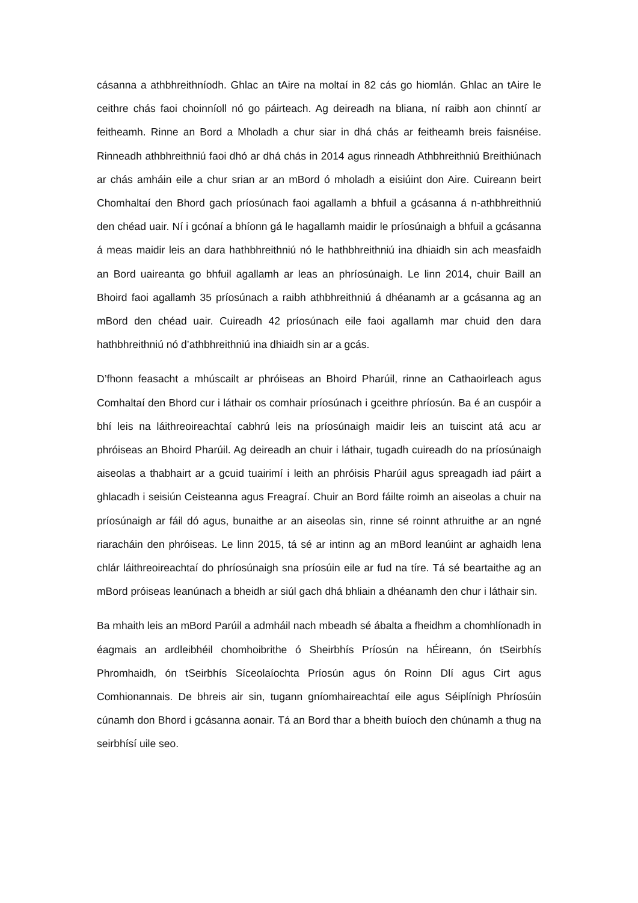cásanna a athbhreithníodh. Ghlac an tAire na moltaí in 82 cás go hiomlán. Ghlac an tAire le ceithre chás faoi choinníoll nó go páirteach. Ag deireadh na bliana, ní raibh aon chinntí ar feitheamh. Rinne an Bord a Mholadh a chur siar in dhá chás ar feitheamh breis faisnéise. Rinneadh athbhreithniú faoi dhó ar dhá chás in 2014 agus rinneadh Athbhreithniú Breithiúnach ar chás amháin eile a chur srian ar an mBord ó mholadh a eisiúint don Aire. Cuireann beirt Chomhaltaí den Bhord gach príosúnach faoi agallamh a bhfuil a gcásanna á n-athbhreithniú den chéad uair. Ní i gcónaí a bhíonn gá le hagallamh maidir le príosúnaigh a bhfuil a gcásanna á meas maidir leis an dara hathbhreithniú nó le hathbhreithniú ina dhiaidh sin ach measfaidh an Bord uaireanta go bhfuil agallamh ar leas an phríosúnaigh. Le linn 2014, chuir Baill an Bhoird faoi agallamh 35 príosúnach a raibh athbhreithniú á dhéanamh ar a gcásanna ag an mBord den chéad uair. Cuireadh 42 príosúnach eile faoi agallamh mar chuid den dara hathbhreithniú nó d’athbhreithniú ina dhiaidh sin ar a gcás.
D’fhonn feasacht a mhúscailt ar phróiseas an Bhoird Pharúil, rinne an Cathaoirleach agus Comhaltaí den Bhord cur i láthair os comhair príosúnach i gceithre phríosún. Ba é an cuspóir a bhí leis na láithreoireachtaí cabhrú leis na príosúnaigh maidir leis an tuiscint atá acu ar phróiseas an Bhoird Pharúil. Ag deireadh an chuir i láthair, tugadh cuireadh do na príosúnaigh aiseolas a thabhairt ar a gcuid tuairimí i leith an phróisis Pharúil agus spreagadh iad páirt a ghlacadh i seisiún Ceisteanna agus Freagraí. Chuir an Bord fáilte roimh an aiseolas a chuir na príosúnaigh ar fáil dó agus, bunaithe ar an aiseolas sin, rinne sé roinnt athruithe ar an ngné riaracháin den phróiseas. Le linn 2015, tá sé ar intinn ag an mBord leanúint ar aghaidh lena chlár láithreoireachtaí do phríosúnaigh sna príosúin eile ar fud na tíre. Tá sé beartaithe ag an mBord próiseas leanúnach a bheidh ar siúl gach dhá bhliain a dhéanamh den chur i láthair sin.
Ba mhaith leis an mBord Parúil a admháil nach mbeadh sé ábalta a fheidhm a chomhlíonadh in éagmais an ardleibhéil chomhoibrithe ó Sheirbhís Príosún na hÉireann, ón tSeirbhís Phromhaidh, ón tSeirbhís Síceolaíochta Príosún agus ón Roinn Dlí agus Cirt agus Comhionannais. De bhreis air sin, tugann gníomhaireachtaí eile agus Séiplínigh Phríosúin cúnamh don Bhord i gcásanna aonair. Tá an Bord thar a bheith buíoch den chúnamh a thug na seirbhísí uile seo.